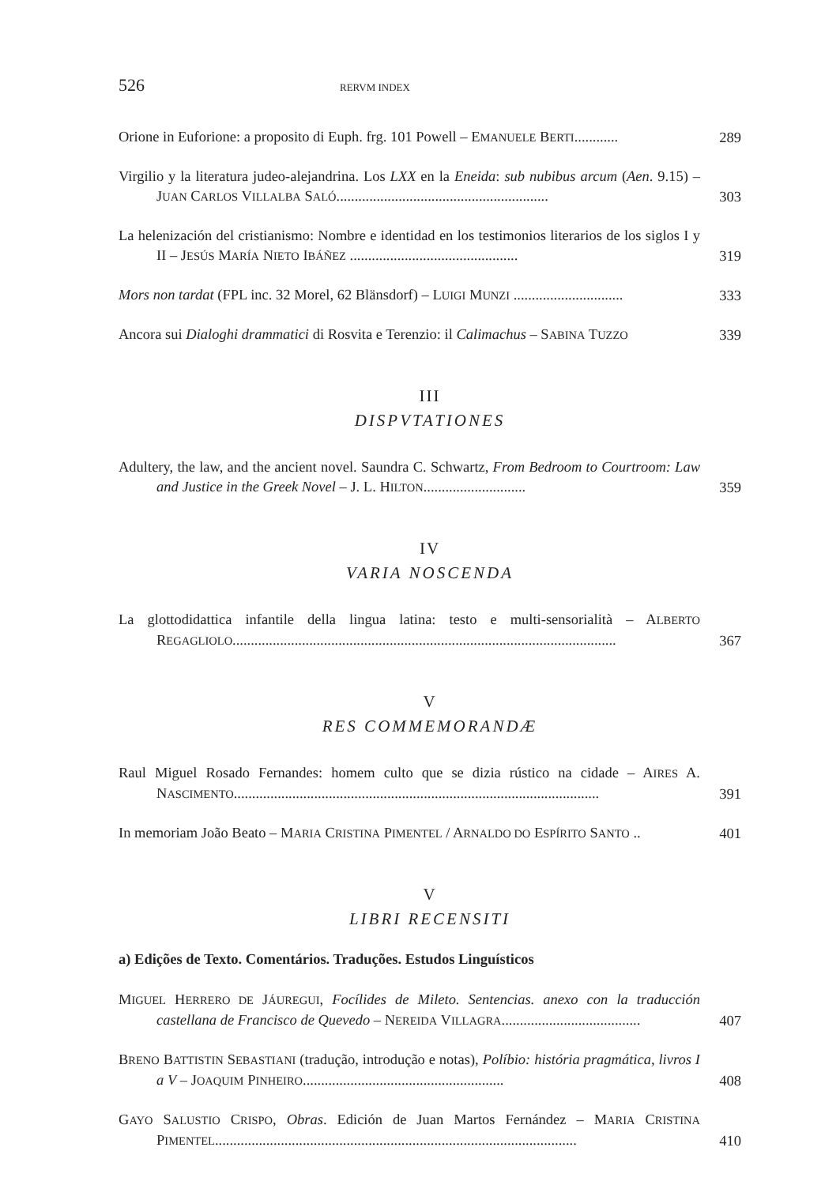526 RERVM INDEX
Orione in Euforione: a proposito di Euph. frg. 101 Powell – EMANUELE BERTI............
289
Virgilio y la literatura judeo-alejandrina. Los LXX en la Eneida: sub nubibus arcum (Aen. 9.15) – JUAN CARLOS VILLALBA SALÓ..........................................................
303
La helenización del cristianismo: Nombre e identidad en los testimonios literarios de los siglos I y II – JESÚS MARÍA NIETO IBÁÑEZ ..............................................
319
Mors non tardat (FPL inc. 32 Morel, 62 Blänsdorf) – LUIGI MUNZI ..............................
333
Ancora sui Dialoghi drammatici di Rosvita e Terenzio: il Calimachus – SABINA TUZZO
339
III
DISPVTATIONES
Adultery, the law, and the ancient novel. Saundra C. Schwartz, From Bedroom to Courtroom: Law and Justice in the Greek Novel – J. L. HILTON............................
359
IV
VARIA NOSCENDA
La glottodidattica infantile della lingua latina: testo e multi-sensorialità – ALBERTO REGAGLIOLO.........................................................................................................
367
V
RES COMMEMORANDÆ
Raul Miguel Rosado Fernandes: homem culto que se dizia rústico na cidade – AIRES A. NASCIMENTO....................................................................................................
391
In memoriam João Beato – MARIA CRISTINA PIMENTEL / ARNALDO DO ESPÍRITO SANTO ..
401
V
LIBRI RECENSITI
a) Edições de Texto. Comentários. Traduções. Estudos Linguísticos
MIGUEL HERRERO DE JÁUREGUI, Focílides de Mileto. Sentencias. anexo con la traducción castellana de Francisco de Quevedo – NEREIDA VILLAGRA......................................
407
BRENO BATTISTIN SEBASTIANI (tradução, introdução e notas), Políbio: história pragmática, livros I a V – JOAQUIM PINHEIRO.......................................................
408
GAYO SALUSTIO CRISPO, Obras. Edición de Juan Martos Fernández – MARIA CRISTINA PIMENTEL...................................................................................................
410